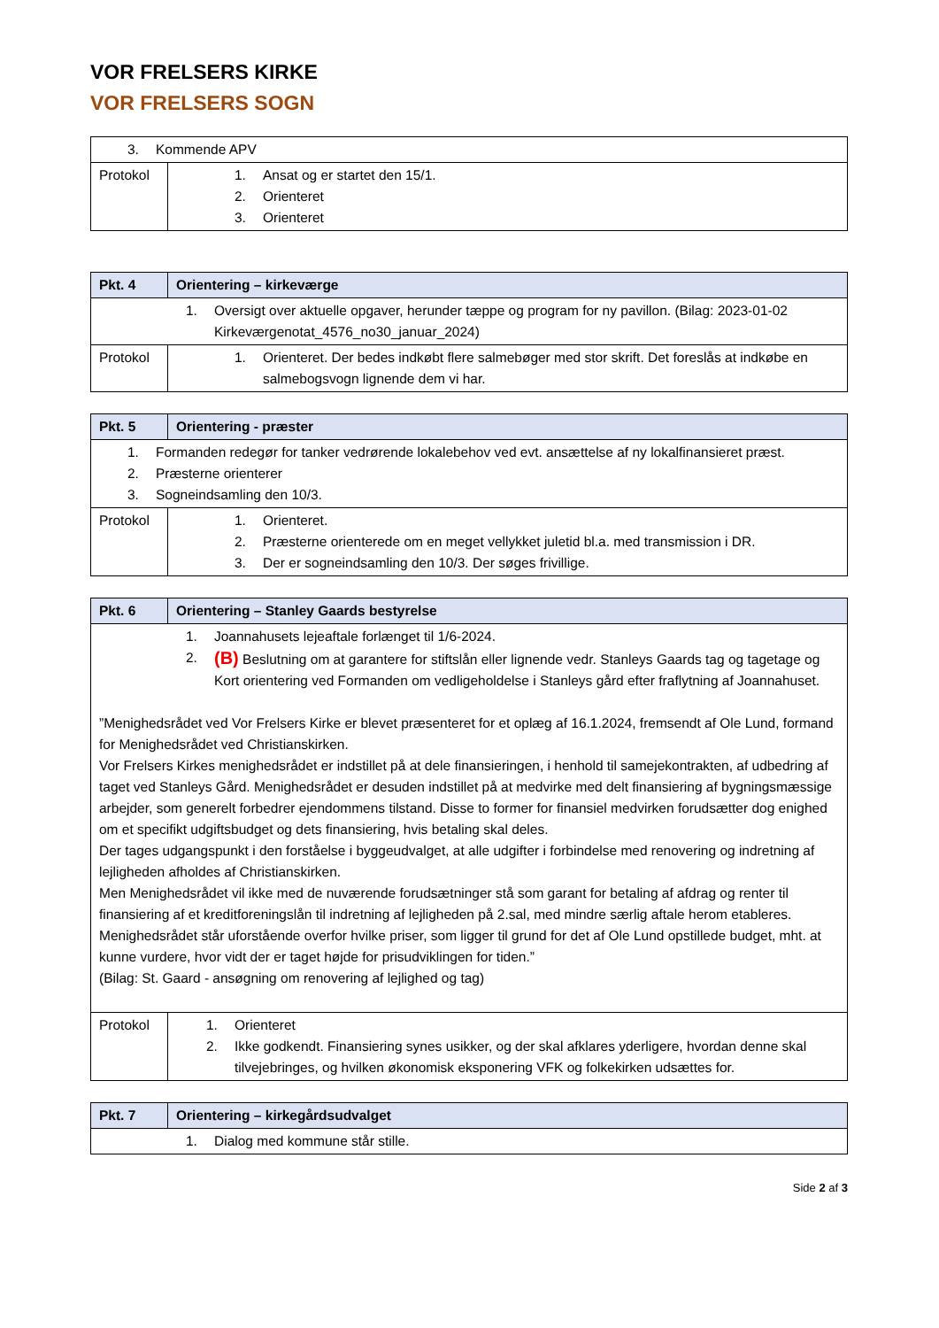VOR FRELSERS KIRKE
VOR FRELSERS SOGN
| 3. Kommende APV | |
| Protokol | 1. Ansat og er startet den 15/1. 2. Orienteret 3. Orienteret |
| Pkt. 4 | Orientering – kirkeværge |
| --- | --- |
| 1. Oversigt over aktuelle opgaver, herunder tæppe og program for ny pavillon. (Bilag: 2023-01-02 Kirkeværgenotat_4576_no30_januar_2024) | |
| Protokol | 1. Orienteret. Der bedes indkøbt flere salmebøger med stor skrift. Det foreslås at indkøbe en salmebogsvogn lignende dem vi har. |
| Pkt. 5 | Orientering - præster |
| --- | --- |
| 1. Formanden redegør for tanker vedrørende lokalebehov ved evt. ansættelse af ny lokalfinansieret præst. 2. Præsterne orienterer 3. Sogneindsamling den 10/3. | |
| Protokol | 1. Orienteret. 2. Præsterne orienterede om en meget vellykket juletid bl.a. med transmission i DR. 3. Der er sogneindsamling den 10/3. Der søges frivillige. |
| Pkt. 6 | Orientering – Stanley Gaards bestyrelse |
| --- | --- |
| 1. Joannahusets lejeaftale forlænget til 1/6-2024. 2. (B) Beslutning om at garantere for stiftslån eller lignende vedr. Stanleys Gaards tag og tagetage og Kort orientering ved Formanden om vedligeholdelse i Stanleys gård efter fraflytning af Joannahuset. ”Menighedsrådet ved Vor Frelsers Kirke er blevet præsenteret for et oplæg af 16.1.2024, fremsendt af Ole Lund, formand for Menighedsrådet ved Christianskirken. Vor Frelsers Kirkes menighedsrådet er indstillet på at dele finansieringen, i henhold til samejekontrakten, af udbedring af taget ved Stanleys Gård. Menighedsrådet er desuden indstillet på at medvirke med delt finansiering af bygningsmæssige arbejder, som generelt forbedrer ejendommens tilstand. Disse to former for finansiel medvirken forudsætter dog enighed om et specifikt udgiftsbudget og dets finansiering, hvis betaling skal deles. Der tages udgangspunkt i den forståelse i byggeudvalget, at alle udgifter i forbindelse med renovering og indretning af lejligheden afholdes af Christianskirken. Men Menighedsrådet vil ikke med de nuværende forudsætninger stå som garant for betaling af afdrag og renter til finansiering af et kreditforeningslån til indretning af lejligheden på 2.sal, med mindre særlig aftale herom etableres. Menighedsrådet står uforstående overfor hvilke priser, som ligger til grund for det af Ole Lund opstillede budget, mht. at kunne vurdere, hvor vidt der er taget højde for prisudviklingen for tiden.” (Bilag: St. Gaard - ansøgning om renovering af lejlighed og tag) | |
| Protokol | 1. Orienteret 2. Ikke godkendt. Finansiering synes usikker, og der skal afklares yderligere, hvordan denne skal tilvejebringes, og hvilken økonomisk eksponering VFK og folkekirken udsættes for. |
| Pkt. 7 | Orientering – kirkegårdsudvalget |
| --- | --- |
| 1. Dialog med kommune står stille. | |
Side 2 af 3